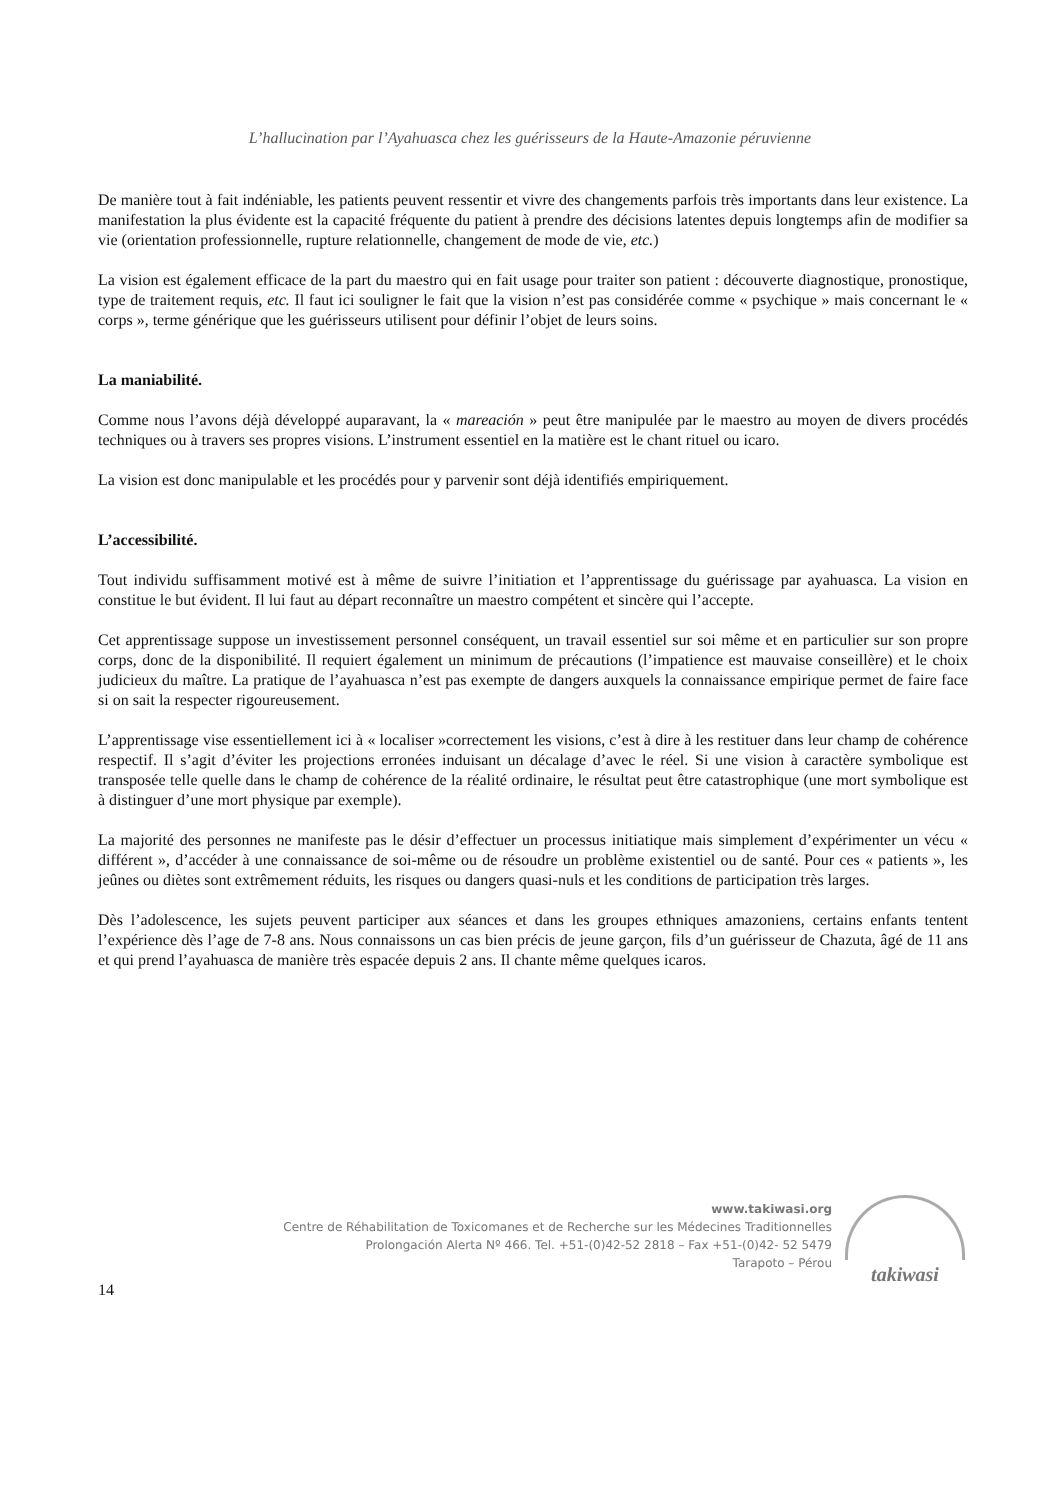L’hallucination par l’Ayahuasca chez les guérisseurs de la Haute-Amazonie péruvienne
De manière tout à fait indéniable, les patients peuvent ressentir et vivre des changements parfois très importants dans leur existence. La manifestation la plus évidente est la capacité fréquente du patient à prendre des décisions latentes depuis longtemps afin de modifier sa vie (orientation professionnelle, rupture relationnelle, changement de mode de vie, etc.)
La vision est également efficace de la part du maestro qui en fait usage pour traiter son patient : découverte diagnostique, pronostique, type de traitement requis, etc. Il faut ici souligner le fait que la vision n’est pas considérée comme « psychique » mais concernant le « corps », terme générique que les guérisseurs utilisent pour définir l’objet de leurs soins.
La maniabilité.
Comme nous l’avons déjà développé auparavant, la « mareación » peut être manipulée par le maestro au moyen de divers procédés techniques ou à travers ses propres visions. L’instrument essentiel en la matière est le chant rituel ou icaro.
La vision est donc manipulable et les procédés pour y parvenir sont déjà identifiés empiriquement.
L’accessibilité.
Tout individu suffisamment motivé est à même de suivre l’initiation et l’apprentissage du guérissage par ayahuasca. La vision en constitue le but évident. Il lui faut au départ reconnaître un maestro compétent et sincère qui l’accepte.
Cet apprentissage suppose un investissement personnel conséquent, un travail essentiel sur soi même et en particulier sur son propre corps, donc de la disponibilité. Il requiert également un minimum de précautions (l’impatience est mauvaise conseillère) et le choix judicieux du maître. La pratique de l’ayahuasca n’est pas exempte de dangers auxquels la connaissance empirique permet de faire face si on sait la respecter rigoureusement.
L’apprentissage vise essentiellement ici à « localiser »correctement les visions, c’est à dire à les restituer dans leur champ de cohérence respectif. Il s’agit d’éviter les projections erronées induisant un décalage d’avec le réel. Si une vision à caractère symbolique est transposée telle quelle dans le champ de cohérence de la réalité ordinaire, le résultat peut être catastrophique (une mort symbolique est à distinguer d’une mort physique par exemple).
La majorité des personnes ne manifeste pas le désir d’effectuer un processus initiatique mais simplement d’expérimenter un vécu « différent », d’accéder à une connaissance de soi-même ou de résoudre un problème existentiel ou de santé. Pour ces « patients », les jeûnes ou diètes sont extrêmement réduits, les risques ou dangers quasi-nuls et les conditions de participation très larges.
Dès l’adolescence, les sujets peuvent participer aux séances et dans les groupes ethniques amazoniens, certains enfants tentent l’expérience dès l’age de 7-8 ans. Nous connaissons un cas bien précis de jeune garçon, fils d’un guérisseur de Chazuta, âgé de 11 ans et qui prend l’ayahuasca de manière très espacée depuis 2 ans. Il chante même quelques icaros.
www.takiwasi.org
Centre de Réhabilitation de Toxicomanes et de Recherche sur les Médecines Traditionnelles
Prolongación Alerta Nº 466. Tel. +51-(0)42-52 2818 – Fax +51-(0)42- 52 5479
Tarapoto – Pérou
takiwasi
14